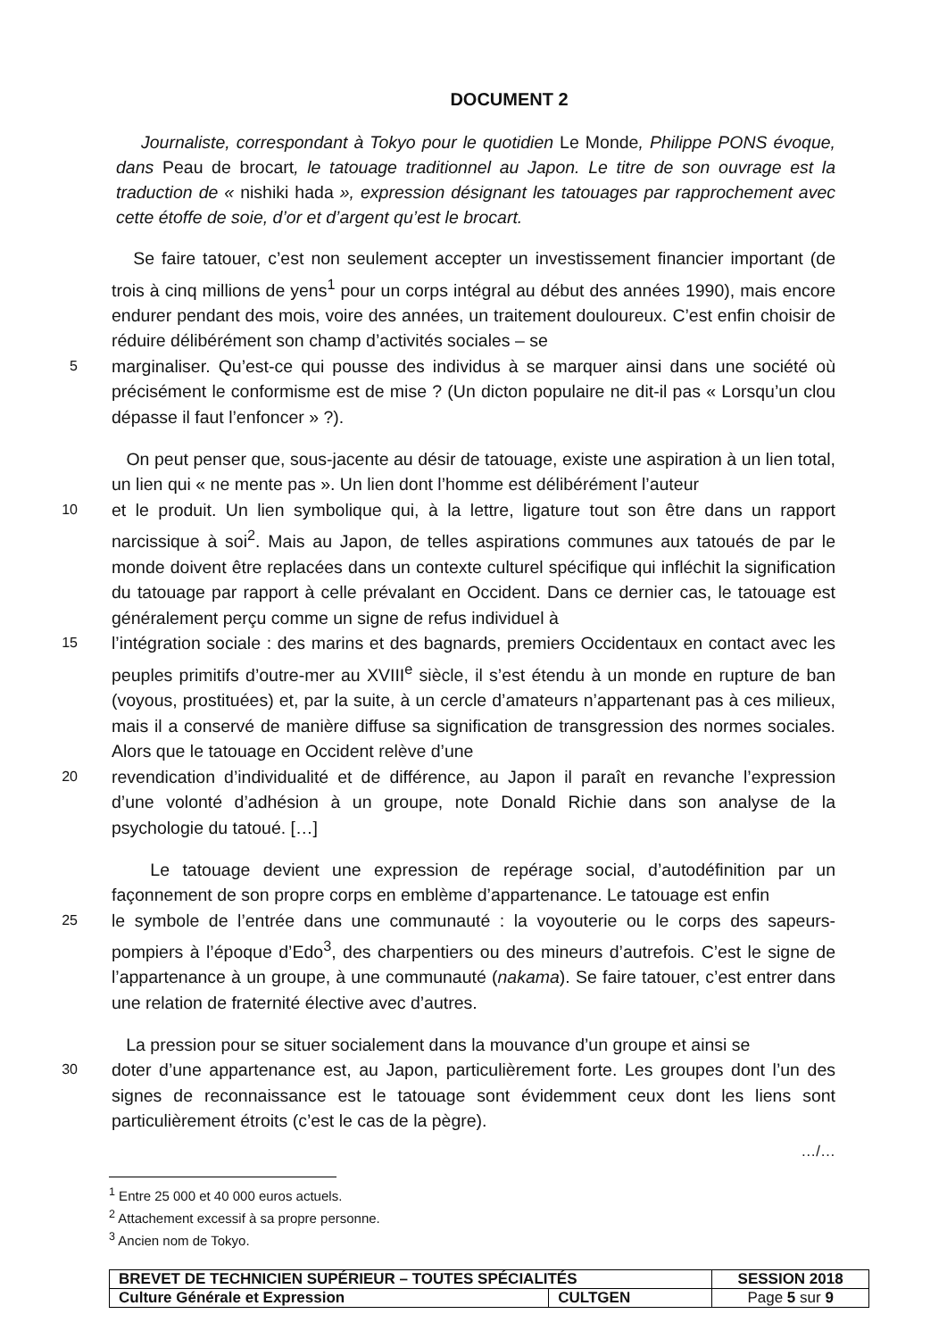DOCUMENT 2
Journaliste, correspondant à Tokyo pour le quotidien Le Monde, Philippe PONS évoque, dans Peau de brocart, le tatouage traditionnel au Japon. Le titre de son ouvrage est la traduction de « nishiki hada », expression désignant les tatouages par rapprochement avec cette étoffe de soie, d’or et d’argent qu’est le brocart.
Se faire tatouer, c’est non seulement accepter un investissement financier important (de trois à cinq millions de yens<sup>1</sup> pour un corps intégral au début des années 1990), mais encore endurer pendant des mois, voire des années, un traitement douloureux. C’est enfin choisir de réduire délibérément son champ d’activités sociales – se
5
marginaliser. Qu’est-ce qui pousse des individus à se marquer ainsi dans une société où précisément le conformisme est de mise ? (Un dicton populaire ne dit-il pas « Lorsqu’un clou dépasse il faut l’enfoncer » ?).
On peut penser que, sous-jacente au désir de tatouage, existe une aspiration à un lien total, un lien qui « ne mente pas ». Un lien dont l’homme est délibérément l’auteur
10
et le produit. Un lien symbolique qui, à la lettre, ligature tout son être dans un rapport narcissique à soi<sup>2</sup>. Mais au Japon, de telles aspirations communes aux tatoués de par le monde doivent être replacées dans un contexte culturel spécifique qui infléchit la signification du tatouage par rapport à celle prévalant en Occident. Dans ce dernier cas, le tatouage est généralement perçu comme un signe de refus individuel à
15
l’intégration sociale : des marins et des bagnards, premiers Occidentaux en contact avec les peuples primitifs d’outre-mer au XVIII<sup>e</sup> siècle, il s’est étendu à un monde en rupture de ban (voyous, prostituées) et, par la suite, à un cercle d’amateurs n’appartenant pas à ces milieux, mais il a conservé de manière diffuse sa signification de transgression des normes sociales. Alors que le tatouage en Occident relève d’une
20
revendication d’individualité et de différence, au Japon il paraît en revanche l’expression d’une volonté d’adhésion à un groupe, note Donald Richie dans son analyse de la psychologie du tatoué. […]
Le tatouage devient une expression de repérage social, d’autodéfinition par un façonnement de son propre corps en emblème d’appartenance. Le tatouage est enfin
25
le symbole de l’entrée dans une communauté : la voyouterie ou le corps des sapeurs-pompiers à l’époque d’Edo<sup>3</sup>, des charpentiers ou des mineurs d’autrefois. C’est le signe de l’appartenance à un groupe, à une communauté (nakama). Se faire tatouer, c’est entrer dans une relation de fraternité élective avec d’autres.
La pression pour se situer socialement dans la mouvance d’un groupe et ainsi se
30
doter d’une appartenance est, au Japon, particulièrement forte. Les groupes dont l’un des signes de reconnaissance est le tatouage sont évidemment ceux dont les liens sont particulièrement étroits (c’est le cas de la pègre).
…/…
<sup>1</sup> Entre 25 000 et 40 000 euros actuels.
<sup>2</sup> Attachement excessif à sa propre personne.
<sup>3</sup> Ancien nom de Tokyo.
| BREVET DE TECHNICIEN SUPÉRIEUR – TOUTES SPÉCIALITÉS | | SESSION 2018 |
| Culture Générale et Expression | CULTGEN | Page 5 sur 9 |